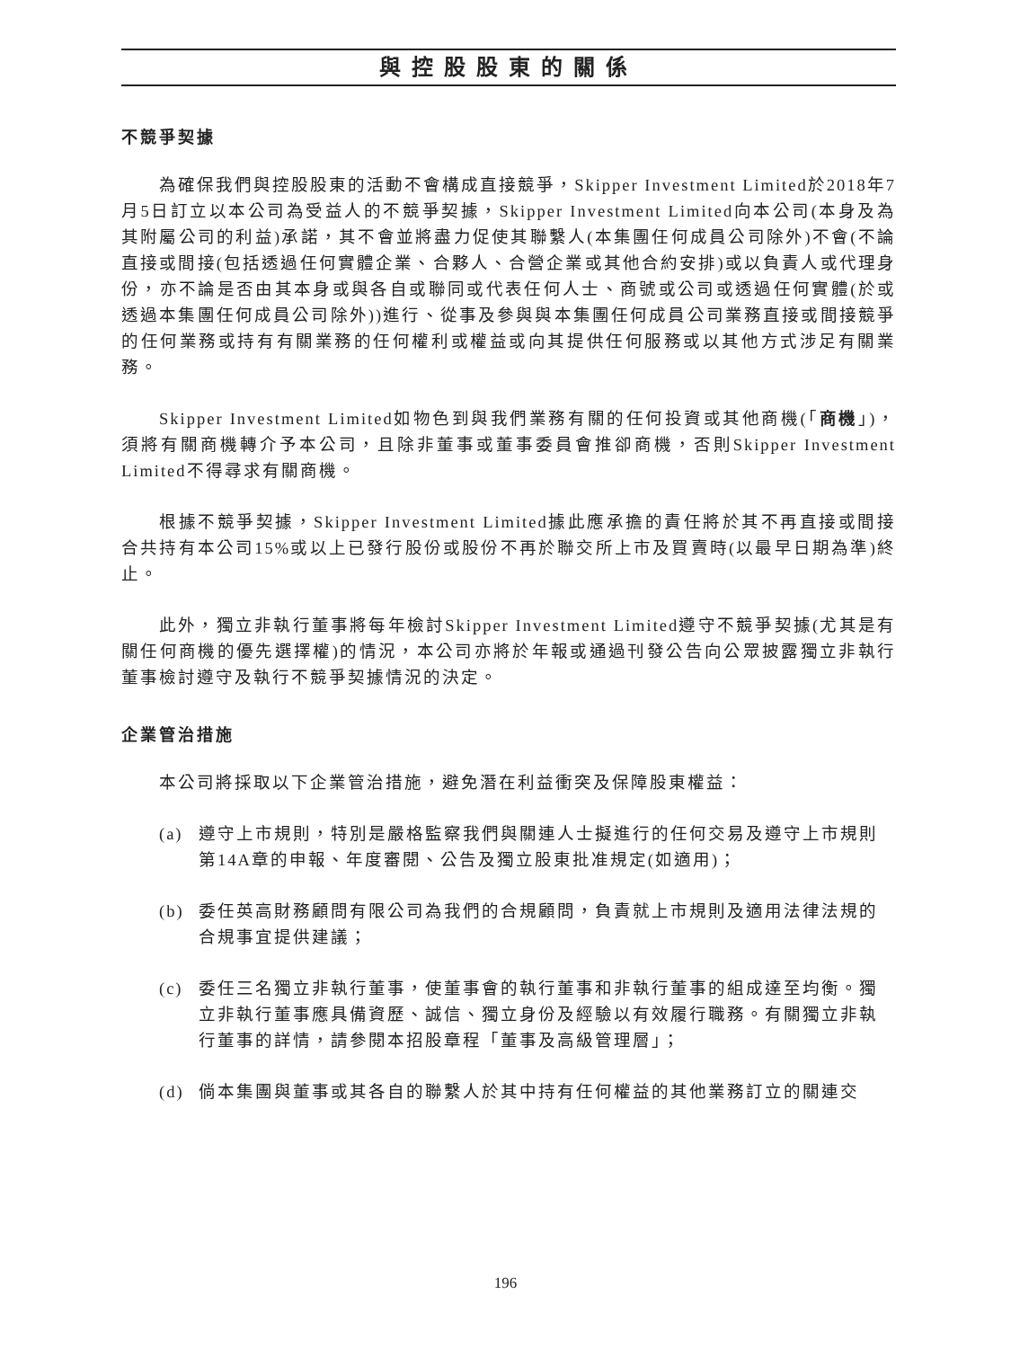與控股股東的關係
不競爭契據
為確保我們與控股股東的活動不會構成直接競爭，Skipper Investment Limited於2018年7月5日訂立以本公司為受益人的不競爭契據，Skipper Investment Limited向本公司(本身及為其附屬公司的利益)承諾，其不會並將盡力促使其聯繫人(本集團任何成員公司除外)不會(不論直接或間接(包括透過任何實體企業、合夥人、合營企業或其他合約安排)或以負責人或代理身份，亦不論是否由其本身或與各自或聯同或代表任何人士、商號或公司或透過任何實體(於或透過本集團任何成員公司除外))進行、從事及參與與本集團任何成員公司業務直接或間接競爭的任何業務或持有有關業務的任何權利或權益或向其提供任何服務或以其他方式涉足有關業務。
Skipper Investment Limited如物色到與我們業務有關的任何投資或其他商機(「商機」)，須將有關商機轉介予本公司，且除非董事或董事委員會推卻商機，否則Skipper Investment Limited不得尋求有關商機。
根據不競爭契據，Skipper Investment Limited據此應承擔的責任將於其不再直接或間接合共持有本公司15%或以上已發行股份或股份不再於聯交所上市及買賣時(以最早日期為準)終止。
此外，獨立非執行董事將每年檢討Skipper Investment Limited遵守不競爭契據(尤其是有關任何商機的優先選擇權)的情況，本公司亦將於年報或通過刊發公告向公眾披露獨立非執行董事檢討遵守及執行不競爭契據情況的決定。
企業管治措施
本公司將採取以下企業管治措施，避免潛在利益衝突及保障股東權益：
(a) 遵守上市規則，特別是嚴格監察我們與關連人士擬進行的任何交易及遵守上市規則第14A章的申報、年度審閱、公告及獨立股東批准規定(如適用)；
(b) 委任英高財務顧問有限公司為我們的合規顧問，負責就上市規則及適用法律法規的合規事宜提供建議；
(c) 委任三名獨立非執行董事，使董事會的執行董事和非執行董事的組成達至均衡。獨立非執行董事應具備資歷、誠信、獨立身份及經驗以有效履行職務。有關獨立非執行董事的詳情，請參閱本招股章程「董事及高級管理層」；
(d) 倘本集團與董事或其各自的聯繫人於其中持有任何權益的其他業務訂立的關連交
196